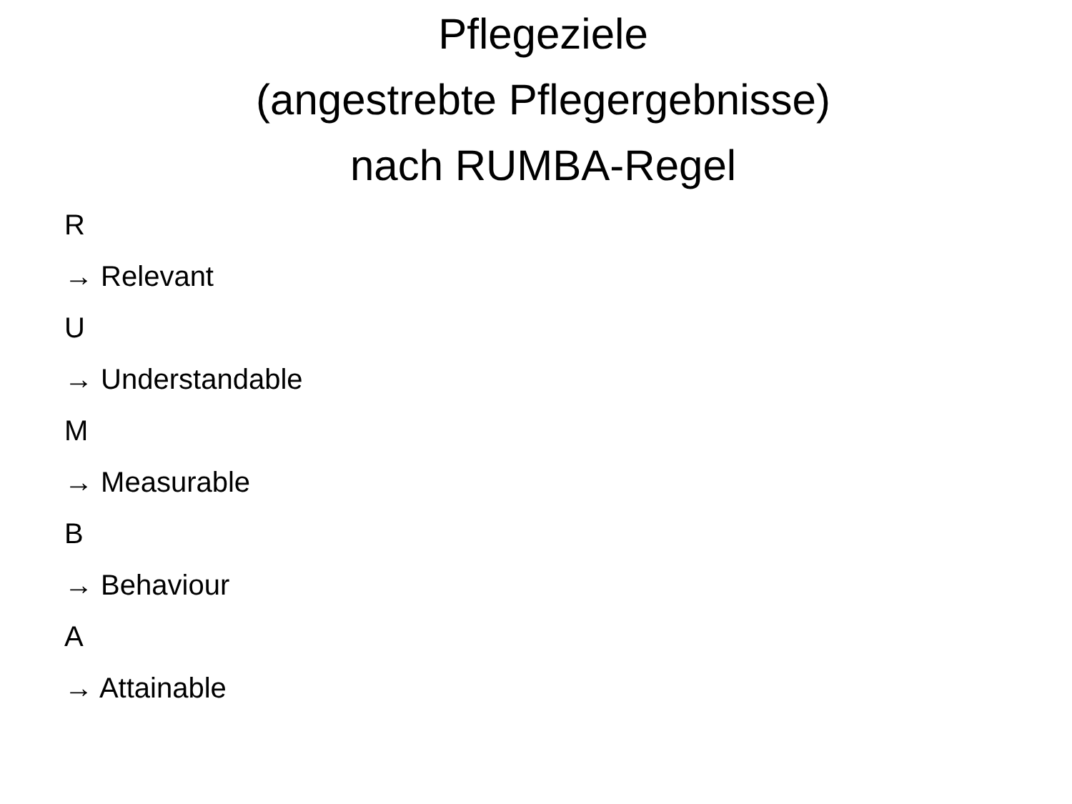Pflegeziele
(angestrebte Pflegergebnisse)
nach RUMBA-Regel
R
→ Relevant
U
→ Understandable
M
→ Measurable
B
→ Behaviour
A
→ Attainable